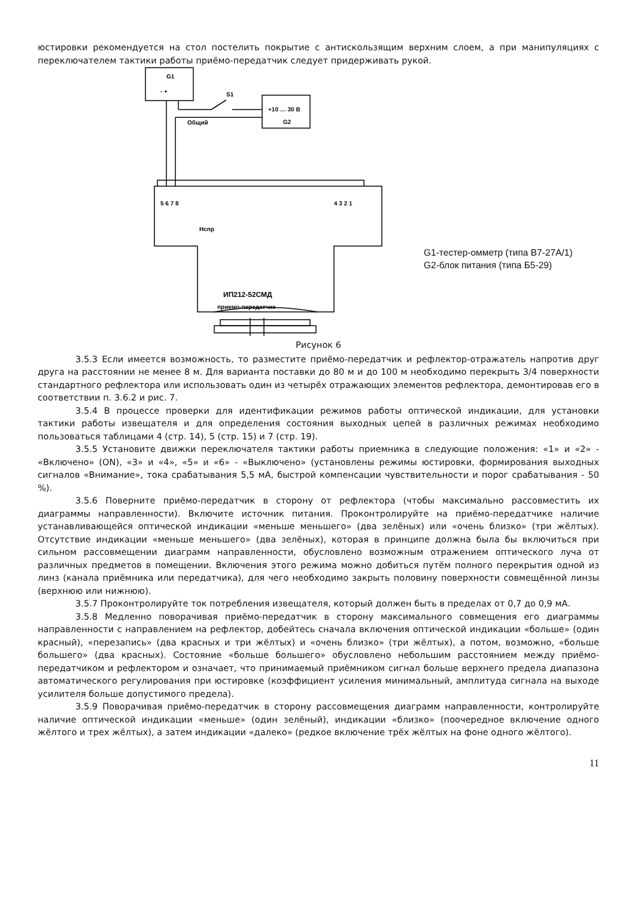юстировки рекомендуется на стол постелить покрытие с антискользящим верхним слоем, а при манипуляциях с переключателем тактики работы приёмо-передатчик следует придерживать рукой.
G1
- +
S1
+10 … 30 В
G2
Общий
5 6 7 8
4 3 2 1
Нспр
ИП212-52СМД
приемо-передатчик
G1-тестер-омметр (типа В7-27А/1)
G2-блок питания (типа Б5-29)
Рисунок 6
3.5.3 Если имеется возможность, то разместите приёмо-передатчик и рефлектор-отражатель напротив друг друга на расстоянии не менее 8 м. Для варианта поставки до 80 м и до 100 м необходимо перекрыть 3/4 поверхности стандартного рефлектора или использовать один из четырёх отражающих элементов рефлектора, демонтировав его в соответствии п. 3.6.2 и рис. 7.
3.5.4 В процессе проверки для идентификации режимов работы оптической индикации, для установки тактики работы извещателя и для определения состояния выходных цепей в различных режимах необходимо пользоваться таблицами 4 (стр. 14), 5 (стр. 15) и 7 (стр. 19).
3.5.5 Установите движки переключателя тактики работы приемника в следующие положения: «1» и «2» - «Включено» (ON), «3» и «4», «5» и «6» - «Выключено» (установлены режимы юстировки, формирования выходных сигналов «Внимание», тока срабатывания 5,5 мА, быстрой компенсации чувствительности и порог срабатывания - 50 %).
3.5.6 Поверните приёмо-передатчик в сторону от рефлектора (чтобы максимально рассовместить их диаграммы направленности). Включите источник питания. Проконтролируйте на приёмо-передатчике наличие устанавливающейся оптической индикации «меньше меньшего» (два зелёных) или «очень близко» (три жёлтых). Отсутствие индикации «меньше меньшего» (два зелёных), которая в принципе должна была бы включиться при сильном рассовмещении диаграмм направленности, обусловлено возможным отражением оптического луча от различных предметов в помещении. Включения этого режима можно добиться путём полного перекрытия одной из линз (канала приёмника или передатчика), для чего необходимо закрыть половину поверхности совмещённой линзы (верхнюю или нижнюю).
3.5.7 Проконтролируйте ток потребления извещателя, который должен быть в пределах от 0,7 до 0,9 мА.
3.5.8 Медленно поворачивая приёмо-передатчик в сторону максимального совмещения его диаграммы направленности с направлением на рефлектор, добейтесь сначала включения оптической индикации «больше» (один красный), «перезапись» (два красных и три жёлтых) и «очень близко» (три жёлтых), а потом, возможно, «больше большего» (два красных). Состояние «больше большего» обусловлено небольшим расстоянием между приёмо-передатчиком и рефлектором и означает, что принимаемый приёмником сигнал больше верхнего предела диапазона автоматического регулирования при юстировке (коэффициент усиления минимальный, амплитуда сигнала на выходе усилителя больше допустимого предела).
3.5.9 Поворачивая приёмо-передатчик в сторону рассовмещения диаграмм направленности, контролируйте наличие оптической индикации «меньше» (один зелёный), индикации «близко» (поочередное включение одного жёлтого и трех жёлтых), а затем индикации «далеко» (редкое включение трёх жёлтых на фоне одного жёлтого).
11